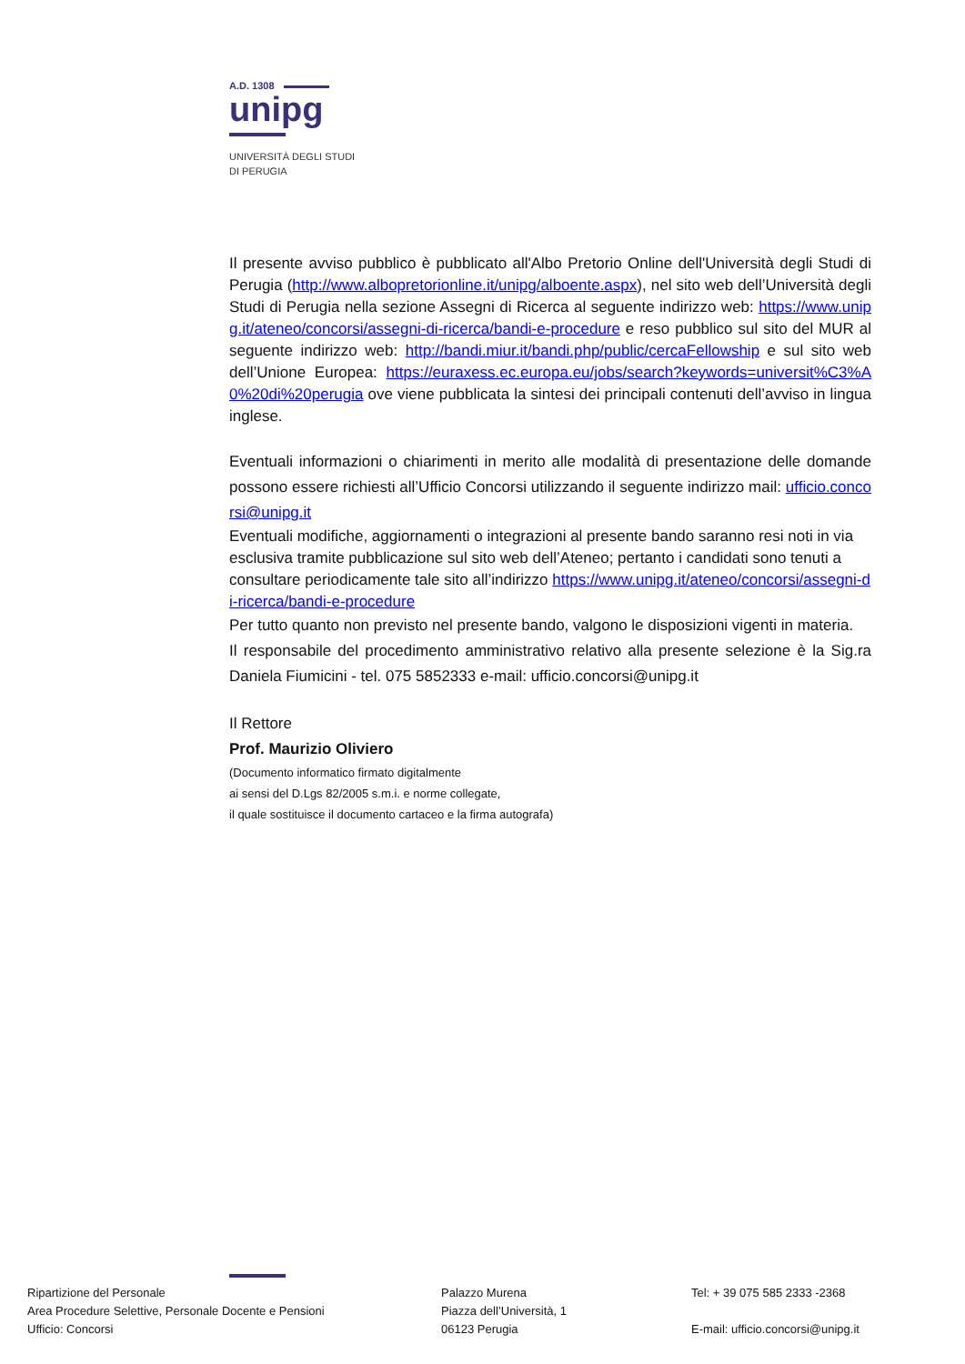A.D. 1308
unipg
UNIVERSITÀ DEGLI STUDI
DI PERUGIA
Il presente avviso pubblico è pubblicato all'Albo Pretorio Online dell'Università degli Studi di Perugia (http://www.albopretorionline.it/unipg/alboente.aspx), nel sito web dell’Università degli Studi di Perugia nella sezione Assegni di Ricerca al seguente indirizzo web: https://www.unipg.it/ateneo/concorsi/assegni-di-ricerca/bandi-e-procedure e reso pubblico sul sito del MUR al seguente indirizzo web: http://bandi.miur.it/bandi.php/public/cercaFellowship e sul sito web dell’Unione Europea: https://euraxess.ec.europa.eu/jobs/search?keywords=universit%C3%A0%20di%20perugia ove viene pubblicata la sintesi dei principali contenuti dell’avviso in lingua inglese.
Eventuali informazioni o chiarimenti in merito alle modalità di presentazione delle domande possono essere richiesti all’Ufficio Concorsi utilizzando il seguente indirizzo mail: ufficio.concorsi@unipg.it
Eventuali modifiche, aggiornamenti o integrazioni al presente bando saranno resi noti in via esclusiva tramite pubblicazione sul sito web dell’Ateneo; pertanto i candidati sono tenuti a consultare periodicamente tale sito all’indirizzo https://www.unipg.it/ateneo/concorsi/assegni-di-ricerca/bandi-e-procedure
Per tutto quanto non previsto nel presente bando, valgono le disposizioni vigenti in materia.
Il responsabile del procedimento amministrativo relativo alla presente selezione è la Sig.ra Daniela Fiumicini - tel. 075 5852333 e-mail: ufficio.concorsi@unipg.it
Il Rettore
Prof. Maurizio Oliviero
(Documento informatico firmato digitalmente
ai sensi del D.Lgs 82/2005 s.m.i. e norme collegate,
il quale sostituisce il documento cartaceo e la firma autografa)
Ripartizione del Personale
Area Procedure Selettive, Personale Docente e Pensioni
Ufficio: Concorsi
Palazzo Murena
Piazza dell’Università, 1
06123 Perugia
Tel: + 39 075 585 2333 -2368
E-mail: ufficio.concorsi@unipg.it